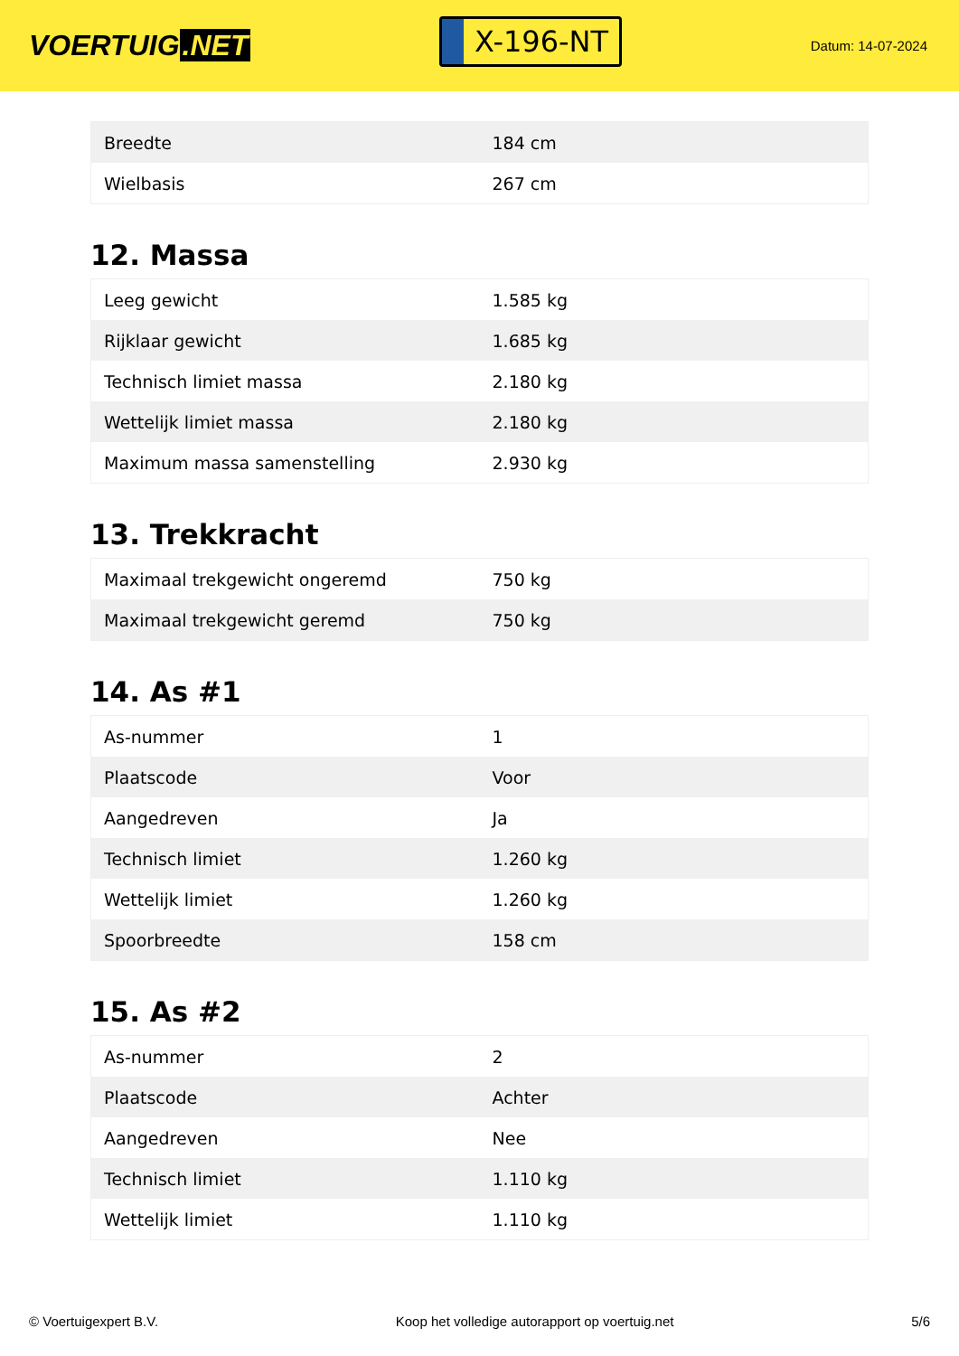VOERTUIG.NET
X-196-NT
Datum: 14-07-2024
| Breedte | 184 cm |
| Wielbasis | 267 cm |
12. Massa
| Leeg gewicht | 1.585 kg |
| Rijklaar gewicht | 1.685 kg |
| Technisch limiet massa | 2.180 kg |
| Wettelijk limiet massa | 2.180 kg |
| Maximum massa samenstelling | 2.930 kg |
13. Trekkracht
| Maximaal trekgewicht ongeremd | 750 kg |
| Maximaal trekgewicht geremd | 750 kg |
14. As #1
| As-nummer | 1 |
| Plaatscode | Voor |
| Aangedreven | Ja |
| Technisch limiet | 1.260 kg |
| Wettelijk limiet | 1.260 kg |
| Spoorbreedte | 158 cm |
15. As #2
| As-nummer | 2 |
| Plaatscode | Achter |
| Aangedreven | Nee |
| Technisch limiet | 1.110 kg |
| Wettelijk limiet | 1.110 kg |
© Voertuigexpert B.V. Koop het volledige autorapport op voertuig.net 5/6